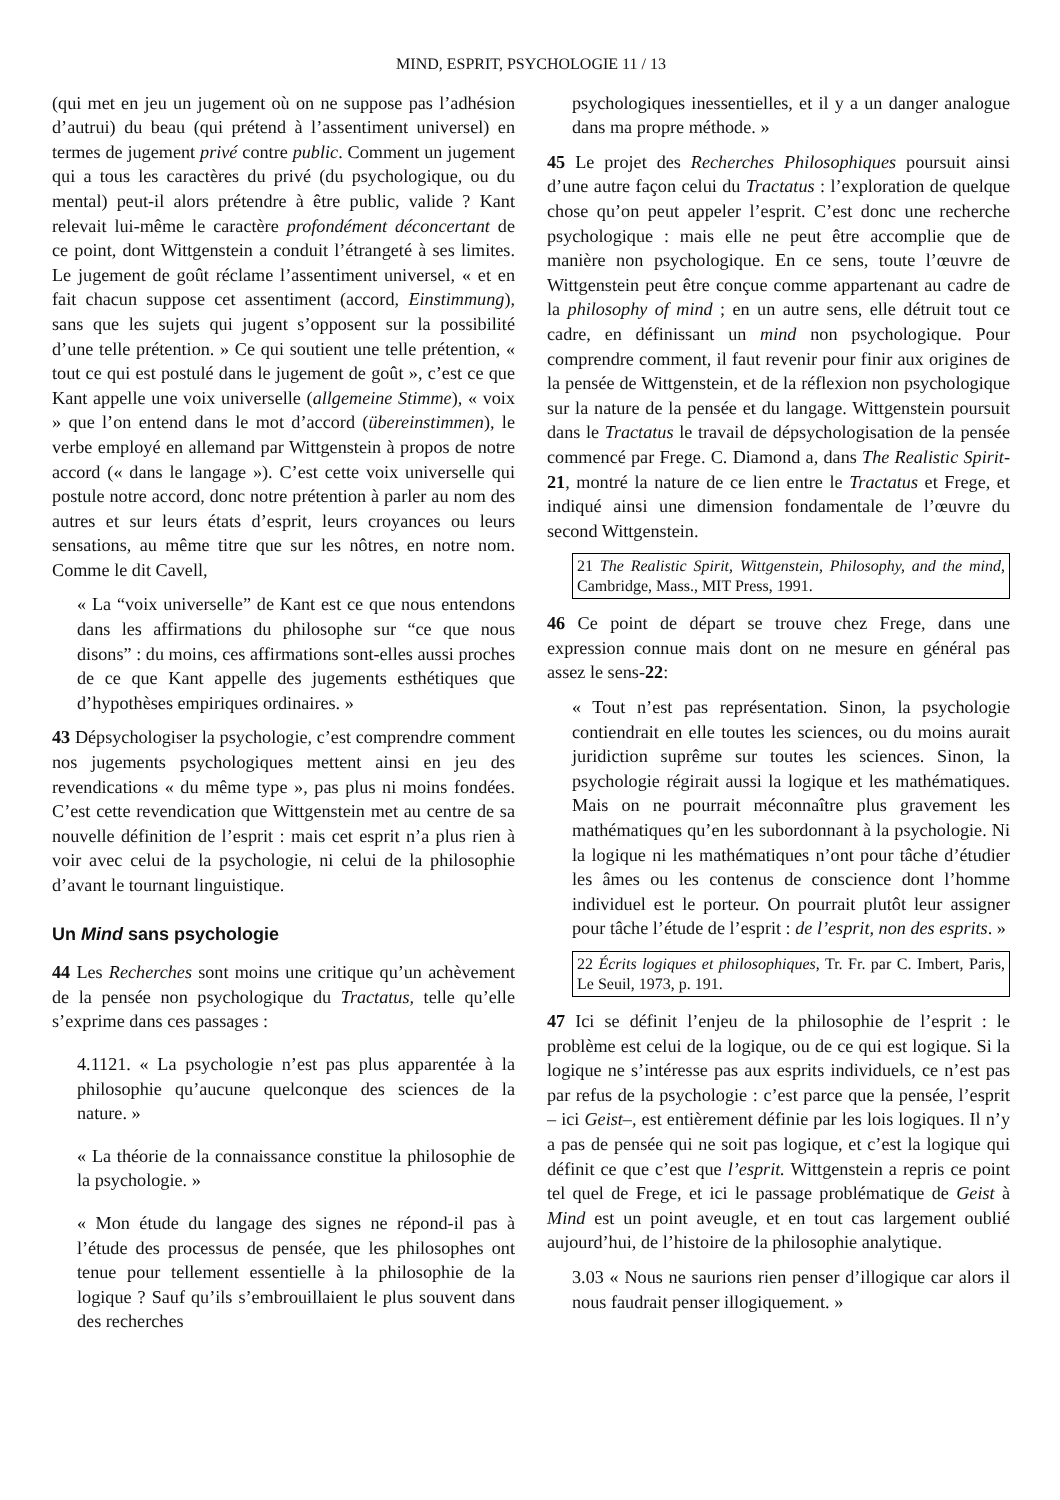MIND, ESPRIT, PSYCHOLOGIE 11 / 13
(qui met en jeu un jugement où on ne suppose pas l’adhésion d’autrui) du beau (qui prétend à l’assentiment universel) en termes de jugement privé contre public. Comment un jugement qui a tous les caractères du privé (du psychologique, ou du mental) peut-il alors prétendre à être public, valide ? Kant relevait lui-même le caractère profondément déconcertant de ce point, dont Wittgenstein a conduit l’étrangeté à ses limites. Le jugement de goût réclame l’assentiment universel, « et en fait chacun suppose cet assentiment (accord, Einstimmung), sans que les sujets qui jugent s’opposent sur la possibilité d’une telle prétention. » Ce qui soutient une telle prétention, « tout ce qui est postulé dans le jugement de goût », c’est ce que Kant appelle une voix universelle (allgemeine Stimme), « voix » que l’on entend dans le mot d’accord (übereinstimmen), le verbe employé en allemand par Wittgenstein à propos de notre accord (« dans le langage »). C’est cette voix universelle qui postule notre accord, donc notre prétention à parler au nom des autres et sur leurs états d’esprit, leurs croyances ou leurs sensations, au même titre que sur les nôtres, en notre nom. Comme le dit Cavell,
« La “voix universelle” de Kant est ce que nous entendons dans les affirmations du philosophe sur “ce que nous disons” : du moins, ces affirmations sont-elles aussi proches de ce que Kant appelle des jugements esthétiques que d’hypothèses empiriques ordinaires. »
43 Dépsychologiser la psychologie, c’est comprendre comment nos jugements psychologiques mettent ainsi en jeu des revendications « du même type », pas plus ni moins fondées. C’est cette revendication que Wittgenstein met au centre de sa nouvelle définition de l’esprit : mais cet esprit n’a plus rien à voir avec celui de la psychologie, ni celui de la philosophie d’avant le tournant linguistique.
Un Mind sans psychologie
44 Les Recherches sont moins une critique qu’un achèvement de la pensée non psychologique du Tractatus, telle qu’elle s’exprime dans ces passages :
4.1121. « La psychologie n’est pas plus apparentée à la philosophie qu’aucune quelconque des sciences de la nature. »
« La théorie de la connaissance constitue la philosophie de la psychologie. »
« Mon étude du langage des signes ne répond-il pas à l’étude des processus de pensée, que les philosophes ont tenue pour tellement essentielle à la philosophie de la logique ? Sauf qu’ils s’embrouillaient le plus souvent dans des recherches
psychologiques inessentielles, et il y a un danger analogue dans ma propre méthode. »
45 Le projet des Recherches Philosophiques poursuit ainsi d’une autre façon celui du Tractatus : l’exploration de quelque chose qu’on peut appeler l’esprit. C’est donc une recherche psychologique : mais elle ne peut être accomplie que de manière non psychologique. En ce sens, toute l’œuvre de Wittgenstein peut être conçue comme appartenant au cadre de la philosophy of mind ; en un autre sens, elle détruit tout ce cadre, en définissant un mind non psychologique. Pour comprendre comment, il faut revenir pour finir aux origines de la pensée de Wittgenstein, et de la réflexion non psychologique sur la nature de la pensée et du langage. Wittgenstein poursuit dans le Tractatus le travail de dépsychologisation de la pensée commencé par Frege. C. Diamond a, dans The Realistic Spirit-21, montré la nature de ce lien entre le Tractatus et Frege, et indiqué ainsi une dimension fondamentale de l’œuvre du second Wittgenstein.
21 The Realistic Spirit, Wittgenstein, Philosophy, and the mind, Cambridge, Mass., MIT Press, 1991.
46 Ce point de départ se trouve chez Frege, dans une expression connue mais dont on ne mesure en général pas assez le sens-22:
« Tout n’est pas représentation. Sinon, la psychologie contiendrait en elle toutes les sciences, ou du moins aurait juridiction suprême sur toutes les sciences. Sinon, la psychologie régirait aussi la logique et les mathématiques. Mais on ne pourrait méconnaître plus gravement les mathématiques qu’en les subordonnant à la psychologie. Ni la logique ni les mathématiques n’ont pour tâche d’étudier les âmes ou les contenus de conscience dont l’homme individuel est le porteur. On pourrait plutôt leur assigner pour tâche l’étude de l’esprit : de l’esprit, non des esprits. »
22 Écrits logiques et philosophiques, Tr. Fr. par C. Imbert, Paris, Le Seuil, 1973, p. 191.
47 Ici se définit l’enjeu de la philosophie de l’esprit : le problème est celui de la logique, ou de ce qui est logique. Si la logique ne s’intéresse pas aux esprits individuels, ce n’est pas par refus de la psychologie : c’est parce que la pensée, l’esprit – ici Geist–, est entièrement définie par les lois logiques. Il n’y a pas de pensée qui ne soit pas logique, et c’est la logique qui définit ce que c’est que l’esprit. Wittgenstein a repris ce point tel quel de Frege, et ici le passage problématique de Geist à Mind est un point aveugle, et en tout cas largement oublié aujourd’hui, de l’histoire de la philosophie analytique.
3.03 « Nous ne saurions rien penser d’illogique car alors il nous faudrait penser illogiquement. »